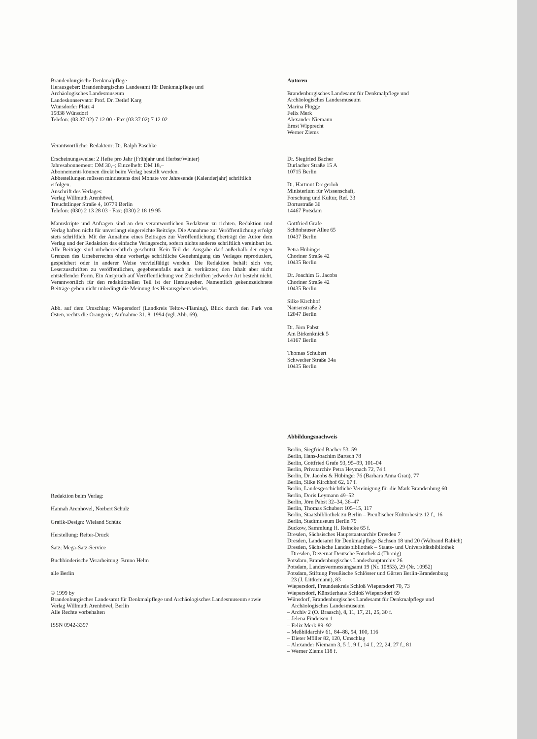Brandenburgische Denkmalpflege
Herausgeber: Brandenburgisches Landesamt für Denkmalpflege und
Archäologisches Landesmuseum
Landeskonservator Prof. Dr. Detlef Karg
Wünsdorfer Platz 4
15838 Wünsdorf
Telefon: (03 37 02) 7 12 00 · Fax (03 37 02) 7 12 02
Verantwortlicher Redakteur: Dr. Ralph Paschke
Erscheinungsweise: 2 Hefte pro Jahr (Frühjahr und Herbst/Winter)
Jahresabonnement: DM 30,–; Einzelheft: DM 18,–
Abonnements können direkt beim Verlag bestellt werden.
Abbestellungen müssen mindestens drei Monate vor Jahresende (Kalenderjahr) schriftlich erfolgen.
Anschrift des Verlages:
Verlag Willmuth Arenhövel,
Treuchtlinger Straße 4, 10779 Berlin
Telefon: (030) 2 13 28 03 · Fax: (030) 2 18 19 95
Manuskripte und Anfragen sind an den verantwortlichen Redakteur zu richten. Redaktion und Verlag haften nicht für unverlangt eingereichte Beiträge. Die Annahme zur Veröffentlichung erfolgt stets schriftlich. Mit der Annahme eines Beitrages zur Veröffentlichung überträgt der Autor dem Verlag und der Redaktion das einfache Verlagsrecht, sofern nichts anderes schriftlich vereinbart ist. Alle Beiträge sind urheberrechtlich geschützt. Kein Teil der Ausgabe darf außerhalb der engen Grenzen des Urheberrechts ohne vorherige schriftliche Genehmigung des Verlages reproduziert, gespeichert oder in anderer Weise vervielfältigt werden. Die Redaktion behält sich vor, Leserzuschriften zu veröffentlichen, gegebenenfalls auch in verkürzter, den Inhalt aber nicht entstellender Form. Ein Anspruch auf Veröffentlichung von Zuschriften jedweder Art besteht nicht. Verantwortlich für den redaktionellen Teil ist der Herausgeber. Namentlich gekennzeichnete Beiträge geben nicht unbedingt die Meinung des Herausgebers wieder.
Abb. auf dem Umschlag: Wiepersdorf (Landkreis Teltow-Fläming), Blick durch den Park von Osten, rechts die Orangerie; Aufnahme 31. 8. 1994 (vgl. Abb. 69).
Redaktion beim Verlag:
Hannah Arenhövel, Norbert Schulz
Grafik-Design: Wieland Schütz
Herstellung: Reiter-Druck
Satz: Mega-Satz-Service
Buchbinderische Verarbeitung: Bruno Helm
alle Berlin
© 1999 by
Brandenburgisches Landesamt für Denkmalpflege und Archäologisches Landesmuseum sowie Verlag Willmuth Arenhövel, Berlin
Alle Rechte vorbehalten
ISSN 0942-3397
Autoren
Brandenburgisches Landesamt für Denkmalpflege und
Archäologisches Landesmuseum
Marina Flügge
Felix Merk
Alexander Niemann
Ernst Wipprecht
Werner Ziems
Dr. Siegfried Bacher
Durlacher Straße 15 A
10715 Berlin
Dr. Hartmut Dorgerloh
Ministerium für Wissenschaft,
Forschung und Kultur, Ref. 33
Dortustraße 36
14467 Potsdam
Gottfried Grafe
Schönhauser Allee 65
10437 Berlin
Petra Hübinger
Choriner Straße 42
10435 Berlin
Dr. Joachim G. Jacobs
Choriner Straße 42
10435 Berlin
Silke Kirchhof
Nansenstraße 2
12047 Berlin
Dr. Jörn Pabst
Am Birkenknick 5
14167 Berlin
Thomas Schubert
Schwedter Straße 34a
10435 Berlin
Abbildungsnachweis
Berlin, Siegfried Bacher 53–59
Berlin, Hans-Joachim Bartsch 78
Berlin, Gottfried Grafe 93, 95–99, 101–04
Berlin, Privatarchiv Petra Heymach 72, 74 f.
Berlin, Dr. Jacobs & Hübinger 76 (Barbara Anna Grau), 77
Berlin, Silke Kirchhof 62, 67 f.
Berlin, Landesgeschichtliche Vereinigung für die Mark Brandenburg 60
Berlin, Doris Leymann 49–52
Berlin, Jörn Pabst 32–34, 36–47
Berlin, Thomas Schubert 105–15, 117
Berlin, Staatsbibliothek zu Berlin – Preußischer Kulturbesitz 12 f., 16
Berlin, Stadtmuseum Berlin 79
Buckow, Sammlung H. Reincke 65 f.
Dresden, Sächsisches Hauptstaatsarchiv Dresden 7
Dresden, Landesamt für Denkmalpflege Sachsen 18 und 20 (Waltraud Rabich)
Dresden, Sächsische Landesbibliothek – Staats- und Universitätsbibliothek
Dresden, Dezernat Deutsche Fotothek 4 (Thonig)
Potsdam, Brandenburgisches Landeshauptarchiv 26
Potsdam, Landesvermessungsamt 19 (Nr. 10853), 29 (Nr. 10952)
Potsdam, Stiftung Preußische Schlösser und Gärten Berlin-Brandenburg
23 (J. Littkemann), 83
Wiepersdorf, Freundeskreis Schloß Wiepersdorf 70, 73
Wiepersdorf, Künstlerhaus Schloß Wiepersdorf 69
Wünsdorf, Brandenburgisches Landesamt für Denkmalpflege und
Archäologisches Landesmuseum
– Archiv 2 (O. Braasch), 8, 11, 17, 21, 25, 30 f.
– Jelena Findeisen 1
– Felix Merk 89–92
– Meßbildarchiv 61, 84–88, 94, 100, 116
– Dieter Möller 82, 120, Umschlag
– Alexander Niemann 3, 5 f., 9 f., 14 f., 22, 24, 27 f., 81
– Werner Ziems 118 f.